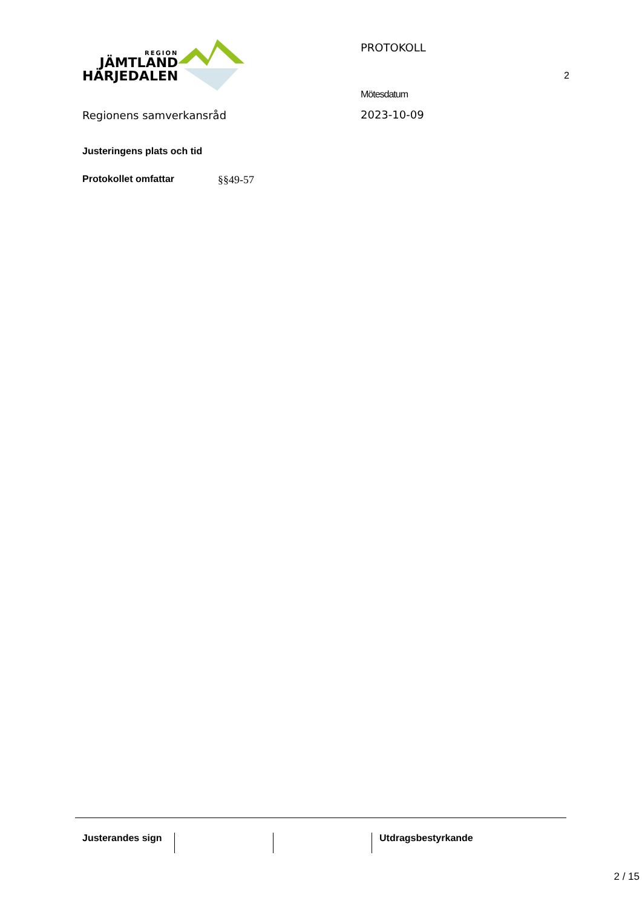REGION
JÄMTLAND
HÄRJEDALEN
Regionens samverkansråd
PROTOKOLL
2
Mötesdatum
2023-10-09
Justeringens plats och tid
Protokollet omfattar §§49-57
Justerandes sign
Utdragsbestyrkande
2 / 15